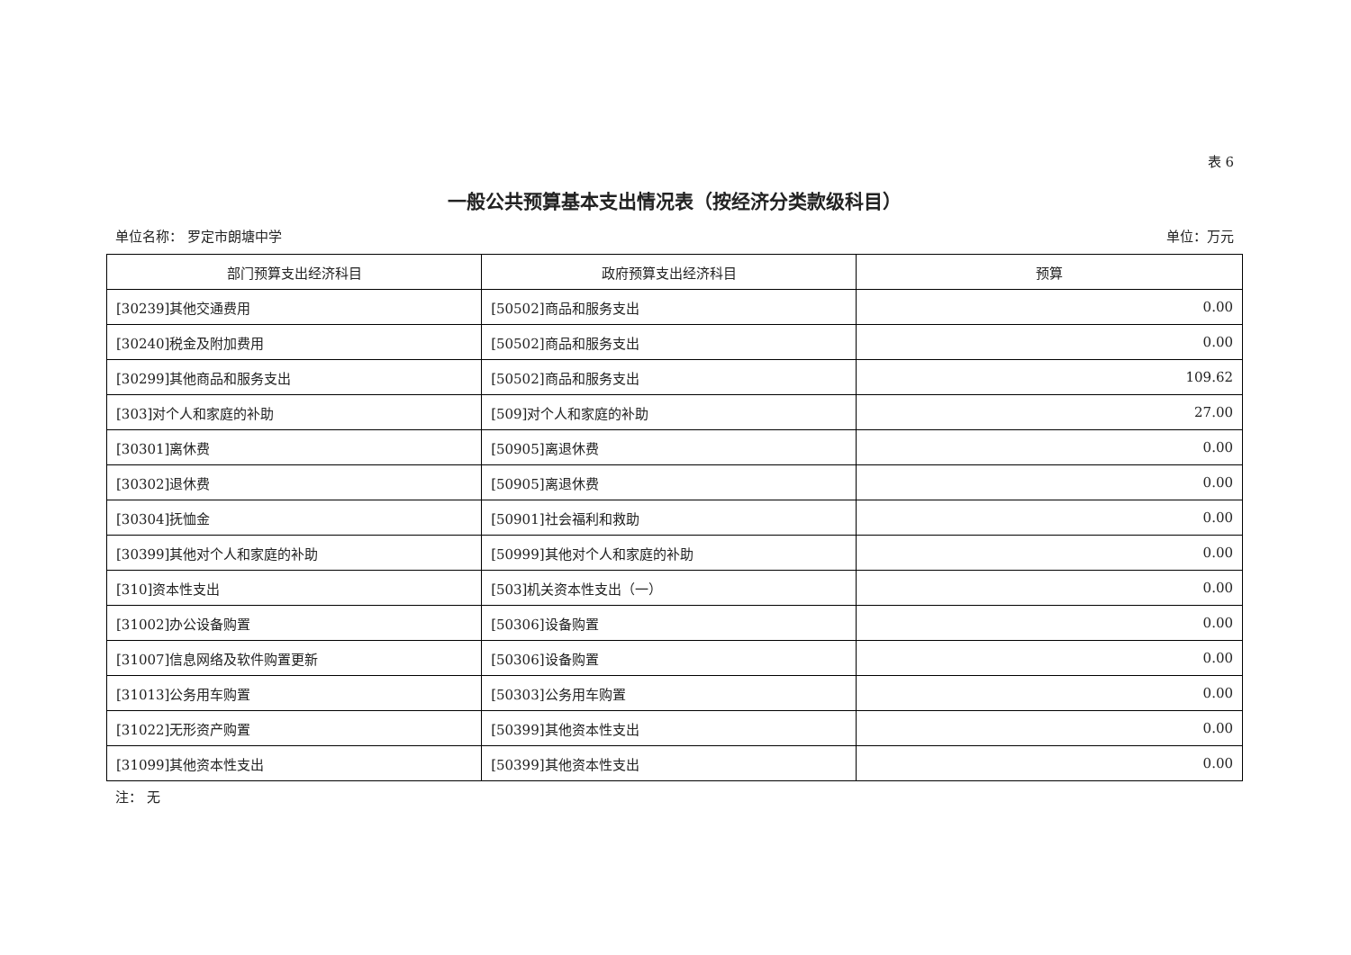表 6
一般公共预算基本支出情况表（按经济分类款级科目）
单位名称： 罗定市朗塘中学 单位：万元
| 部门预算支出经济科目 | 政府预算支出经济科目 | 预算 |
| --- | --- | --- |
| [30239]其他交通费用 | [50502]商品和服务支出 | 0.00 |
| [30240]税金及附加费用 | [50502]商品和服务支出 | 0.00 |
| [30299]其他商品和服务支出 | [50502]商品和服务支出 | 109.62 |
| [303]对个人和家庭的补助 | [509]对个人和家庭的补助 | 27.00 |
| [30301]离休费 | [50905]离退休费 | 0.00 |
| [30302]退休费 | [50905]离退休费 | 0.00 |
| [30304]抚恤金 | [50901]社会福利和救助 | 0.00 |
| [30399]其他对个人和家庭的补助 | [50999]其他对个人和家庭的补助 | 0.00 |
| [310]资本性支出 | [503]机关资本性支出（一） | 0.00 |
| [31002]办公设备购置 | [50306]设备购置 | 0.00 |
| [31007]信息网络及软件购置更新 | [50306]设备购置 | 0.00 |
| [31013]公务用车购置 | [50303]公务用车购置 | 0.00 |
| [31022]无形资产购置 | [50399]其他资本性支出 | 0.00 |
| [31099]其他资本性支出 | [50399]其他资本性支出 | 0.00 |
注： 无